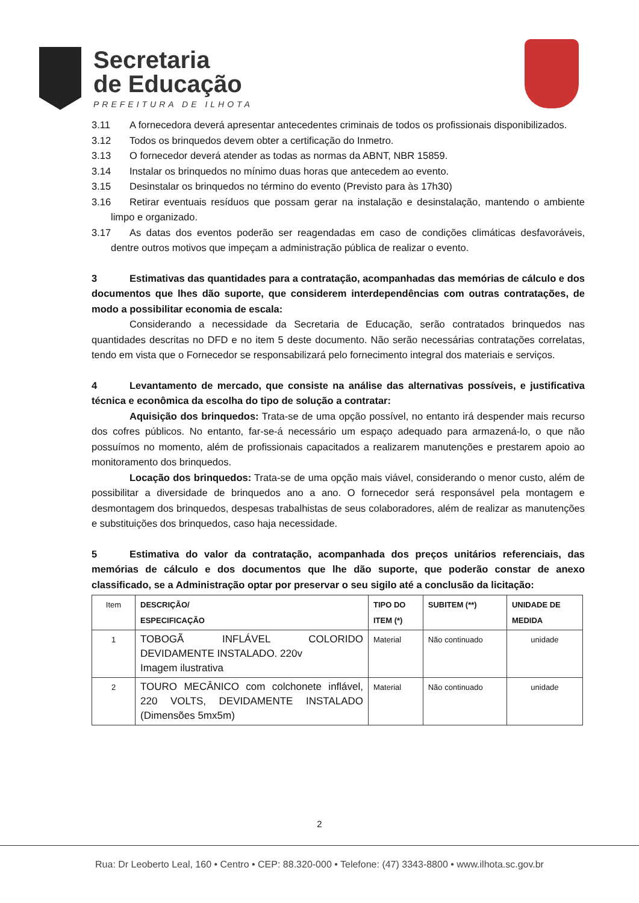Secretaria
de Educação
PREFEITURA DE ILHOTA
3.11 A fornecedora deverá apresentar antecedentes criminais de todos os profissionais disponibilizados.
3.12 Todos os brinquedos devem obter a certificação do Inmetro.
3.13 O fornecedor deverá atender as todas as normas da ABNT, NBR 15859.
3.14 Instalar os brinquedos no mínimo duas horas que antecedem ao evento.
3.15 Desinstalar os brinquedos no término do evento (Previsto para às 17h30)
3.16 Retirar eventuais resíduos que possam gerar na instalação e desinstalação, mantendo o ambiente limpo e organizado.
3.17 As datas dos eventos poderão ser reagendadas em caso de condições climáticas desfavoráveis, dentre outros motivos que impeçam a administração pública de realizar o evento.
3 Estimativas das quantidades para a contratação, acompanhadas das memórias de cálculo e dos documentos que lhes dão suporte, que considerem interdependências com outras contratações, de modo a possibilitar economia de escala:
Considerando a necessidade da Secretaria de Educação, serão contratados brinquedos nas quantidades descritas no DFD e no item 5 deste documento. Não serão necessárias contratações correlatas, tendo em vista que o Fornecedor se responsabilizará pelo fornecimento integral dos materiais e serviços.
4 Levantamento de mercado, que consiste na análise das alternativas possíveis, e justificativa técnica e econômica da escolha do tipo de solução a contratar:
Aquisição dos brinquedos: Trata-se de uma opção possível, no entanto irá despender mais recurso dos cofres públicos. No entanto, far-se-á necessário um espaço adequado para armazená-lo, o que não possuímos no momento, além de profissionais capacitados a realizarem manutenções e prestarem apoio ao monitoramento dos brinquedos.
Locação dos brinquedos: Trata-se de uma opção mais viável, considerando o menor custo, além de possibilitar a diversidade de brinquedos ano a ano. O fornecedor será responsável pela montagem e desmontagem dos brinquedos, despesas trabalhistas de seus colaboradores, além de realizar as manutenções e substituições dos brinquedos, caso haja necessidade.
5 Estimativa do valor da contratação, acompanhada dos preços unitários referenciais, das memórias de cálculo e dos documentos que lhe dão suporte, que poderão constar de anexo classificado, se a Administração optar por preservar o seu sigilo até a conclusão da licitação:
| Item | DESCRIÇÃO/ ESPECIFICAÇÃO | TIPO DO ITEM (*) | SUBITEM (**) | UNIDADE DE MEDIDA |
| 1 | TOBOGÃ INFLÁVEL COLORIDO DEVIDAMENTE INSTALADO. 220v Imagem ilustrativa | Material | Não continuado | unidade |
| 2 | TOURO MECÂNICO com colchonete inflável, 220 VOLTS, DEVIDAMENTE INSTALADO (Dimensões 5mx5m) | Material | Não continuado | unidade |
2
Rua: Dr Leoberto Leal, 160 • Centro • CEP: 88.320-000 • Telefone: (47) 3343-8800 • www.ilhota.sc.gov.br